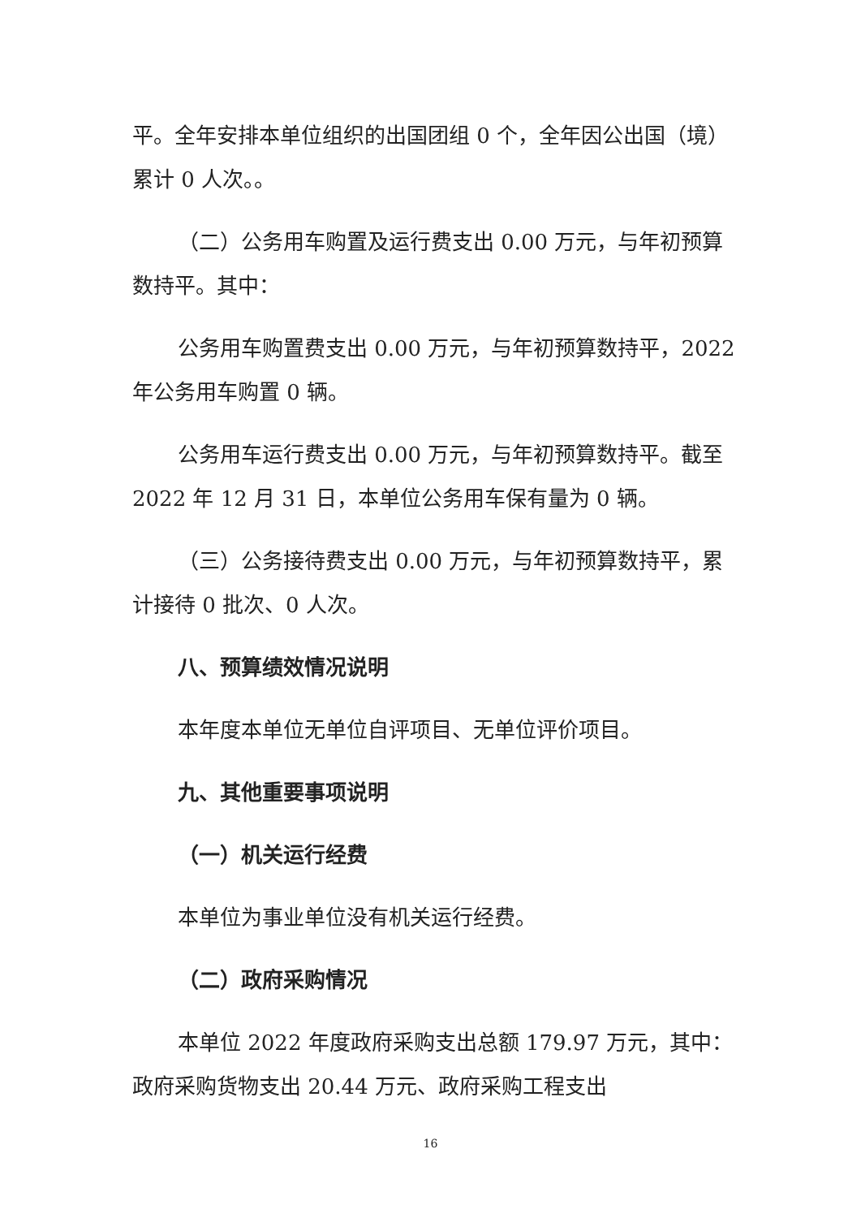平。全年安排本单位组织的出国团组 0 个，全年因公出国（境）累计 0 人次。。
（二）公务用车购置及运行费支出 0.00 万元，与年初预算数持平。其中：
公务用车购置费支出 0.00 万元，与年初预算数持平，2022 年公务用车购置 0 辆。
公务用车运行费支出 0.00 万元，与年初预算数持平。截至 2022 年 12 月 31 日，本单位公务用车保有量为 0 辆。
（三）公务接待费支出 0.00 万元，与年初预算数持平，累计接待 0 批次、0 人次。
八、预算绩效情况说明
本年度本单位无单位自评项目、无单位评价项目。
九、其他重要事项说明
（一）机关运行经费
本单位为事业单位没有机关运行经费。
（二）政府采购情况
本单位 2022 年度政府采购支出总额 179.97 万元，其中：政府采购货物支出 20.44 万元、政府采购工程支出
16